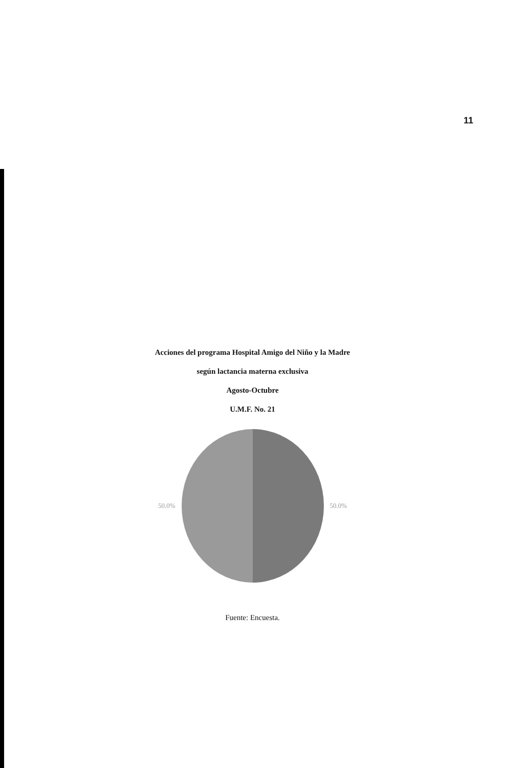11
Acciones del programa Hospital Amigo del Niño y la Madre
según lactancia materna exclusiva
Agosto-Octubre
U.M.F. No. 21
50.0% 50.0%
Fuente: Encuesta.